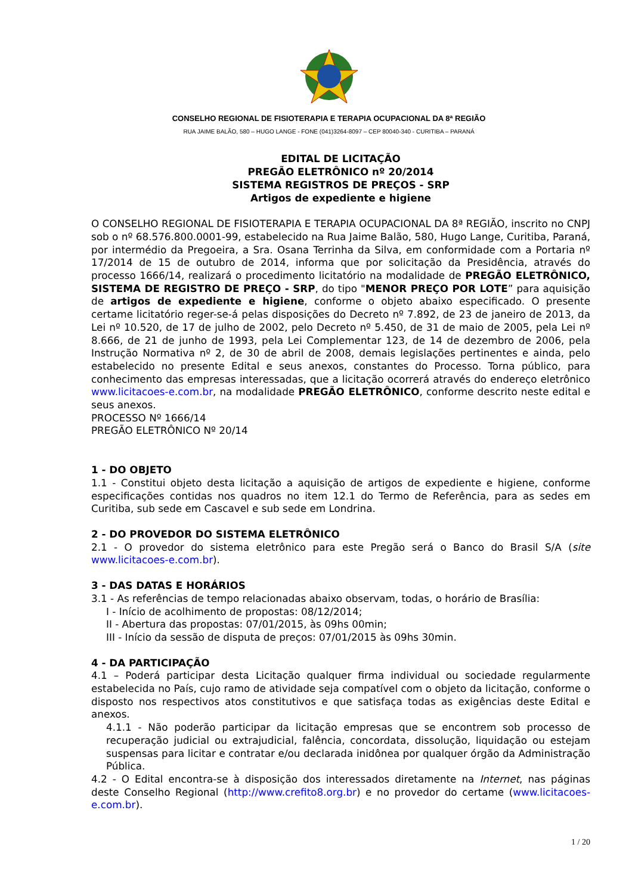CONSELHO REGIONAL DE FISIOTERAPIA E TERAPIA OCUPACIONAL DA 8ª REGIÃO
RUA JAIME BALÃO, 580 – HUGO LANGE - FONE (041)3264-8097 – CEP 80040-340 - CURITIBA – PARANÁ
EDITAL DE LICITAÇÃO
PREGÃO ELETRÔNICO nº 20/2014
SISTEMA REGISTROS DE PREÇOS - SRP
Artigos de expediente e higiene
O CONSELHO REGIONAL DE FISIOTERAPIA E TERAPIA OCUPACIONAL DA 8ª REGIÃO, inscrito no CNPJ sob o nº 68.576.800.0001-99, estabelecido na Rua Jaime Balão, 580, Hugo Lange, Curitiba, Paraná, por intermédio da Pregoeira, a Sra. Osana Terrinha da Silva, em conformidade com a Portaria nº 17/2014 de 15 de outubro de 2014, informa que por solicitação da Presidência, através do processo 1666/14, realizará o procedimento licitatório na modalidade de PREGÃO ELETRÔNICO, SISTEMA DE REGISTRO DE PREÇO - SRP, do tipo "MENOR PREÇO POR LOTE” para aquisição de artigos de expediente e higiene, conforme o objeto abaixo especificado. O presente certame licitatório reger-se-á pelas disposições do Decreto nº 7.892, de 23 de janeiro de 2013, da Lei nº 10.520, de 17 de julho de 2002, pelo Decreto nº 5.450, de 31 de maio de 2005, pela Lei nº 8.666, de 21 de junho de 1993, pela Lei Complementar 123, de 14 de dezembro de 2006, pela Instrução Normativa nº 2, de 30 de abril de 2008, demais legislações pertinentes e ainda, pelo estabelecido no presente Edital e seus anexos, constantes do Processo. Torna público, para conhecimento das empresas interessadas, que a licitação ocorrerá através do endereço eletrônico www.licitacoes-e.com.br, na modalidade PREGÃO ELETRÔNICO, conforme descrito neste edital e seus anexos.
PROCESSO Nº 1666/14
PREGÃO ELETRÔNICO Nº 20/14
1 - DO OBJETO
1.1 - Constitui objeto desta licitação a aquisição de artigos de expediente e higiene, conforme especificações contidas nos quadros no item 12.1 do Termo de Referência, para as sedes em Curitiba, sub sede em Cascavel e sub sede em Londrina.
2 - DO PROVEDOR DO SISTEMA ELETRÔNICO
2.1 - O provedor do sistema eletrônico para este Pregão será o Banco do Brasil S/A (site www.licitacoes-e.com.br).
3 - DAS DATAS E HORÁRIOS
3.1 - As referências de tempo relacionadas abaixo observam, todas, o horário de Brasília:
I - Início de acolhimento de propostas: 08/12/2014;
II - Abertura das propostas: 07/01/2015, às 09hs 00min;
III - Início da sessão de disputa de preços: 07/01/2015 às 09hs 30min.
4 - DA PARTICIPAÇÃO
4.1 – Poderá participar desta Licitação qualquer firma individual ou sociedade regularmente estabelecida no País, cujo ramo de atividade seja compatível com o objeto da licitação, conforme o disposto nos respectivos atos constitutivos e que satisfaça todas as exigências deste Edital e anexos.
4.1.1 - Não poderão participar da licitação empresas que se encontrem sob processo de recuperação judicial ou extrajudicial, falência, concordata, dissolução, liquidação ou estejam suspensas para licitar e contratar e/ou declarada inidônea por qualquer órgão da Administração Pública.
4.2 - O Edital encontra-se à disposição dos interessados diretamente na Internet, nas páginas deste Conselho Regional (http://www.crefito8.org.br) e no provedor do certame (www.licitacoes-e.com.br).
1 / 20